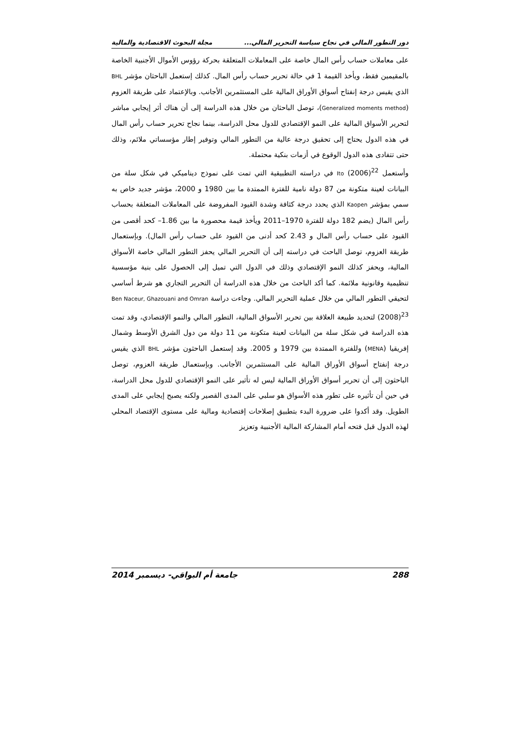دور التطور المالي في نجاح سياسة التحرير المالي... مجلة البحوث الاقتصادية والمالية
على معاملات حساب رأس المال خاصة على المعاملات المتعلقة بحركة رؤوس الأموال الأجنبية الخاصة بالمقيمين فقط، ويأخذ القيمة 1 في حالة تحرير حساب رأس المال. كذلك إستعمل الباحثان مؤشر BHL الذي يقيس درجة إنفتاح أسواق الأوراق المالية على المستثمرين الأجانب. وبالإعتماد على طريقة العزوم (Generalized moments method)، توصل الباحثان من خلال هذه الدراسة إلى أن هناك أثر إيجابي مباشر لتحرير الأسواق المالية على النمو الإقتصادي للدول محل الدراسة، بينما نجاح تحرير حساب رأس المال في هذه الدول يحتاج إلى تحقيق درجة عالية من التطور المالي وتوفير إطار مؤسساتي ملائم، وذلك حتى تتفادى هذه الدول الوقوع في أزمات بنكية محتملة.
وأستعمل Ito (2006)<sup>22</sup> في دراسته التطبيقية التي تمت على نموذج ديناميكي في شكل سلة من البيانات لعينة متكونة من 87 دولة نامية للفترة الممتدة ما بين 1980 و 2000، مؤشر جديد خاص به سمي بمؤشر Kaopen الذي يحدد درجة كثافة وشدة القيود المفروضة على المعاملات المتعلقة بحساب رأس المال (يضم 182 دولة للفترة 1970–2011 ويأخذ قيمة محصورة ما بين 1.86– كحد أقصى من القيود على حساب رأس المال و 2.43 كحد أدنى من القيود على حساب رأس المال). وبإستعمال طريقة العزوم، توصل الباحث في دراسته إلى أن التحرير المالي يحفز التطور المالي خاصة الأسواق المالية، ويحفز كذلك النمو الإقتصادي وذلك في الدول التي تميل إلى الحصول على بنية مؤسسية تنظيمية وقانونية ملائمة. كما أكد الباحث من خلال هذه الدراسة أن التحرير التجاري هو شرط أساسي لتحيقي التطور المالي من خلال عملية التحرير المالي. وجاءت دراسة Ben Naceur, Ghazouani and Omran (2008)<sup>23</sup> لتحديد طبيعة العلاقة بين تحرير الأسواق المالية، التطور المالي والنمو الإقتصادي، وقد تمت هذه الدراسة في شكل سلة من البيانات لعينة متكونة من 11 دولة من دول الشرق الأوسط وشمال إفريقيا (MENA) وللفترة الممتدة بين 1979 و 2005. وقد إستعمل الباحثون مؤشر BHL الذي يقيس درجة إنفتاح أسواق الأوراق المالية على المستثمرين الأجانب. وبإستعمال طريقة العزوم، توصل الباحثون إلى أن تحرير أسواق الأوراق المالية ليس له تأثير على النمو الإقتصادي للدول محل الدراسة، في حين أن تأثيره على تطور هذه الأسواق هو سلبي على المدى القصير ولكنه يصبح إيجابي على المدى الطويل. وقد أكدوا على ضرورة البدء بتطبيق إصلاحات إقتصادية ومالية على مستوى الإقتصاد المحلي لهذه الدول قبل فتحه أمام المشاركة المالية الأجنبية وتعزيز
288 جامعة أم البواقي- ديسمبر 2014